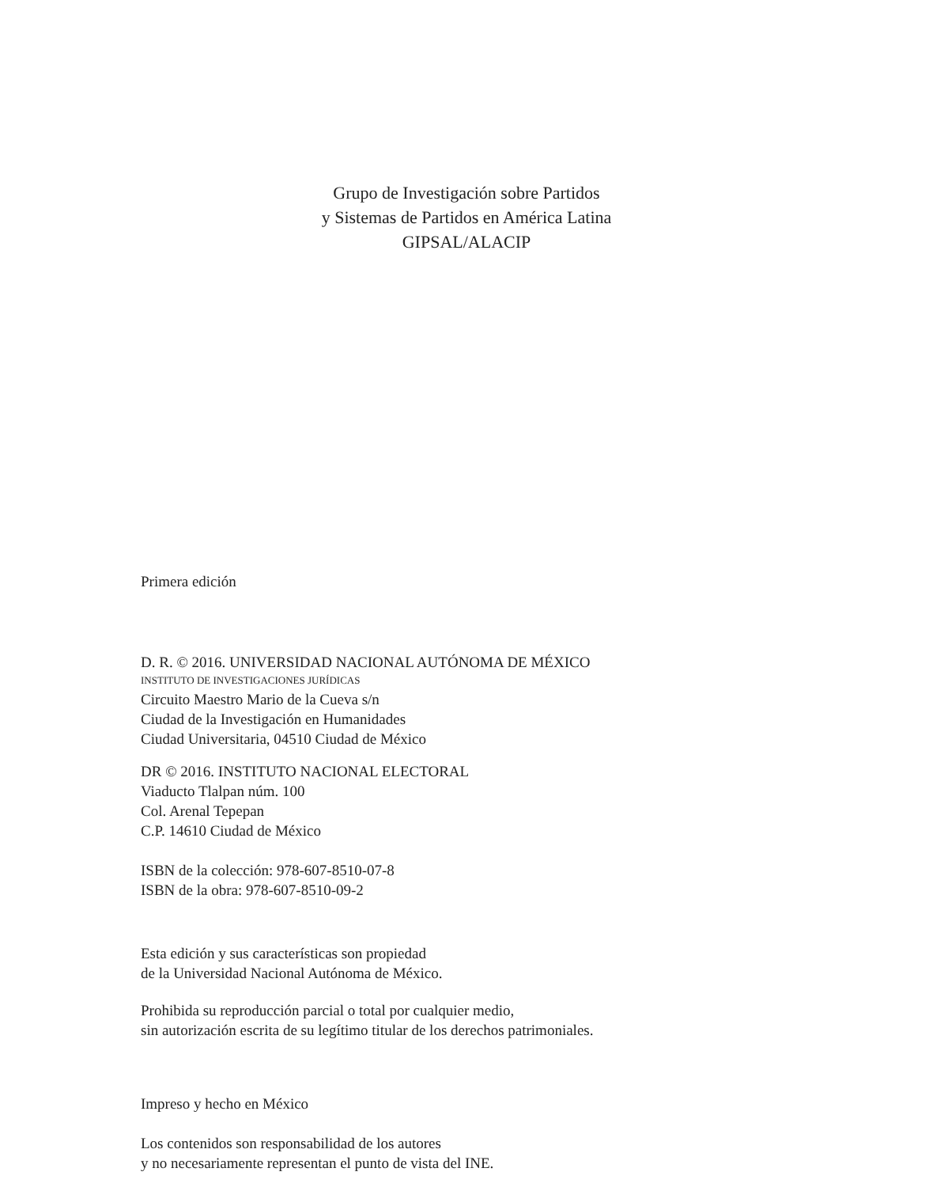Grupo de Investigación sobre Partidos
y Sistemas de Partidos en América Latina
GIPSAL/ALACIP
Primera edición
D. R. © 2016. UNIVERSIDAD NACIONAL AUTÓNOMA DE MÉXICO
INSTITUTO DE INVESTIGACIONES JURÍDICAS
Circuito Maestro Mario de la Cueva s/n
Ciudad de la Investigación en Humanidades
Ciudad Universitaria, 04510 Ciudad de México
DR © 2016. INSTITUTO NACIONAL ELECTORAL
Viaducto Tlalpan núm. 100
Col. Arenal Tepepan
C.P. 14610 Ciudad de México
ISBN de la colección: 978-607-8510-07-8
ISBN de la obra: 978-607-8510-09-2
Esta edición y sus características son propiedad
de la Universidad Nacional Autónoma de México.
Prohibida su reproducción parcial o total por cualquier medio,
sin autorización escrita de su legítimo titular de los derechos patrimoniales.
Impreso y hecho en México
Los contenidos son responsabilidad de los autores
y no necesariamente representan el punto de vista del INE.